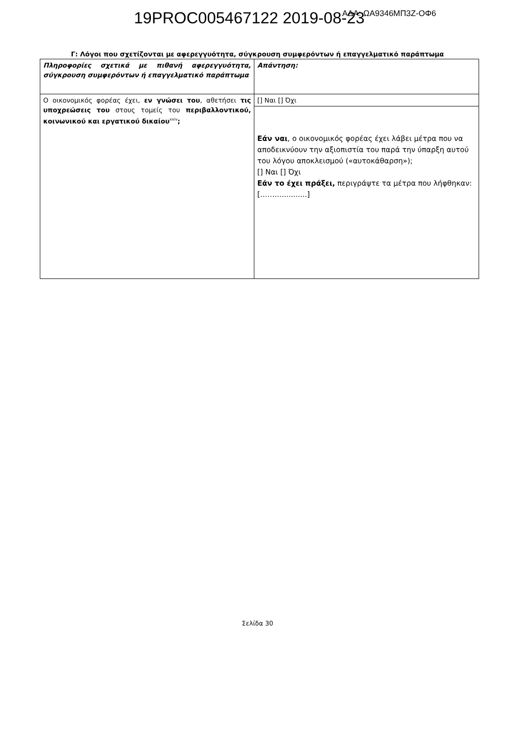19PROC005467122 2019-08-23 ΑΔΑ: ΩΑ9346ΜΠ3Ζ-ΟΦ6
Γ: Λόγοι που σχετίζονται με αφερεγγυότητα, σύγκρουση συμφερόντων ή επαγγελματικό παράπτωμα
| Πληροφορίες σχετικά με πιθανή αφερεγγυότητα, σύγκρουση συμφερόντων ή επαγγελματικό παράπτωμα | Απάντηση: |
| Ο οικονομικός φορέας έχει, εν γνώσει του , αθετήσει τις υποχρεώσεις του στους τομείς του περιβαλλοντικού, κοινωνικού και εργατικού δικαίου<sup>xxiv</sup> ; | [] Ναι [] Όχι |
| | Εάν ναι , ο οικονομικός φορέας έχει λάβει μέτρα που να αποδεικνύουν την αξιοπιστία του παρά την ύπαρξη αυτού του λόγου αποκλεισμού («αυτοκάθαρση»); [] Ναι [] Όχι Εάν το έχει πράξει, περιγράψτε τα μέτρα που λήφθηκαν: [……..............] |
Σελίδα 30